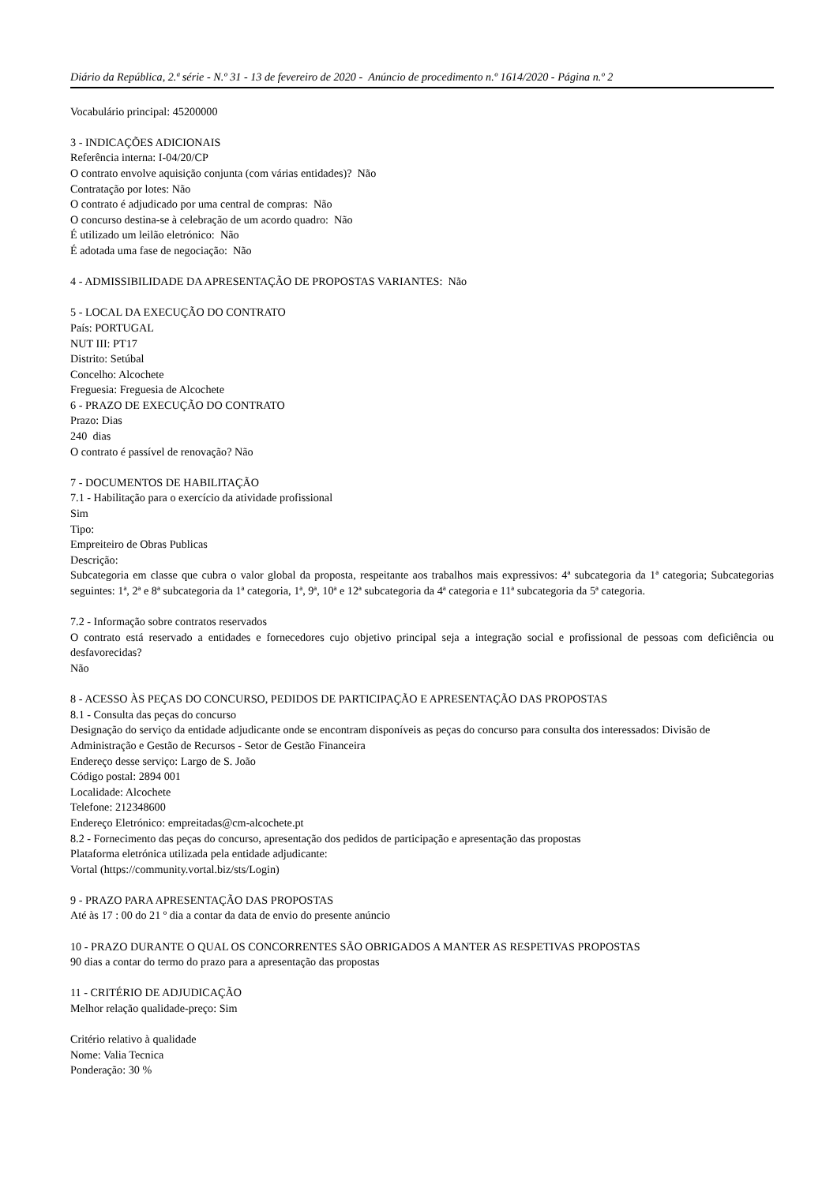Diário da República, 2.ª série - N.º 31 - 13 de fevereiro de 2020 - Anúncio de procedimento n.º 1614/2020 - Página n.º 2
Vocabulário principal: 45200000
3 - INDICAÇÕES ADICIONAIS
Referência interna: I-04/20/CP
O contrato envolve aquisição conjunta (com várias entidades)? Não
Contratação por lotes: Não
O contrato é adjudicado por uma central de compras: Não
O concurso destina-se à celebração de um acordo quadro: Não
É utilizado um leilão eletrónico: Não
É adotada uma fase de negociação: Não
4 - ADMISSIBILIDADE DA APRESENTAÇÃO DE PROPOSTAS VARIANTES: Não
5 - LOCAL DA EXECUÇÃO DO CONTRATO
País: PORTUGAL
NUT III: PT17
Distrito: Setúbal
Concelho: Alcochete
Freguesia: Freguesia de Alcochete
6 - PRAZO DE EXECUÇÃO DO CONTRATO
Prazo: Dias
240 dias
O contrato é passível de renovação? Não
7 - DOCUMENTOS DE HABILITAÇÃO
7.1 - Habilitação para o exercício da atividade profissional
Sim
Tipo:
Empreiteiro de Obras Publicas
Descrição:
Subcategoria em classe que cubra o valor global da proposta, respeitante aos trabalhos mais expressivos: 4ª subcategoria da 1ª categoria; Subcategorias seguintes: 1ª, 2ª e 8ª subcategoria da 1ª categoria, 1ª, 9ª, 10ª e 12ª subcategoria da 4ª categoria e 11ª subcategoria da 5ª categoria.
7.2 - Informação sobre contratos reservados
O contrato está reservado a entidades e fornecedores cujo objetivo principal seja a integração social e profissional de pessoas com deficiência ou desfavorecidas?
Não
8 - ACESSO ÀS PEÇAS DO CONCURSO, PEDIDOS DE PARTICIPAÇÃO E APRESENTAÇÃO DAS PROPOSTAS
8.1 - Consulta das peças do concurso
Designação do serviço da entidade adjudicante onde se encontram disponíveis as peças do concurso para consulta dos interessados: Divisão de Administração e Gestão de Recursos - Setor de Gestão Financeira
Endereço desse serviço: Largo de S. João
Código postal: 2894 001
Localidade: Alcochete
Telefone: 212348600
Endereço Eletrónico: empreitadas@cm-alcochete.pt
8.2 - Fornecimento das peças do concurso, apresentação dos pedidos de participação e apresentação das propostas
Plataforma eletrónica utilizada pela entidade adjudicante:
Vortal (https://community.vortal.biz/sts/Login)
9 - PRAZO PARA APRESENTAÇÃO DAS PROPOSTAS
Até às 17 : 00 do 21 º dia a contar da data de envio do presente anúncio
10 - PRAZO DURANTE O QUAL OS CONCORRENTES SÃO OBRIGADOS A MANTER AS RESPETIVAS PROPOSTAS
90 dias a contar do termo do prazo para a apresentação das propostas
11 - CRITÉRIO DE ADJUDICAÇÃO
Melhor relação qualidade-preço: Sim
Critério relativo à qualidade
Nome: Valia Tecnica
Ponderação: 30 %